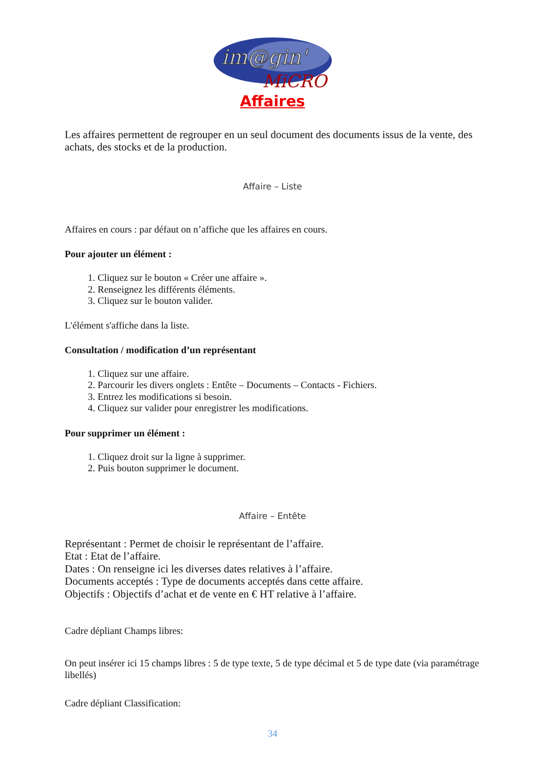im@gin'
MiCRO
Affaires
Les affaires permettent de regrouper en un seul document des documents issus de la vente, des achats, des stocks et de la production.
Affaire – Liste
Affaires en cours : par défaut on n’affiche que les affaires en cours.
Pour ajouter un élément :
1. Cliquez sur le bouton « Créer une affaire ».
2. Renseignez les différents éléments.
3. Cliquez sur le bouton valider.
L'élément s'affiche dans la liste.
Consultation / modification d’un représentant
1. Cliquez sur une affaire.
2. Parcourir les divers onglets : Entête – Documents – Contacts - Fichiers.
3. Entrez les modifications si besoin.
4. Cliquez sur valider pour enregistrer les modifications.
Pour supprimer un élément :
1. Cliquez droit sur la ligne à supprimer.
2. Puis bouton supprimer le document.
Affaire – Entête
Représentant : Permet de choisir le représentant de l’affaire.
Etat : Etat de l’affaire.
Dates : On renseigne ici les diverses dates relatives à l’affaire.
Documents acceptés : Type de documents acceptés dans cette affaire.
Objectifs : Objectifs d’achat et de vente en € HT relative à l’affaire.
Cadre dépliant Champs libres:
On peut insérer ici 15 champs libres : 5 de type texte, 5 de type décimal et 5 de type date (via paramétrage libellés)
Cadre dépliant Classification:
34